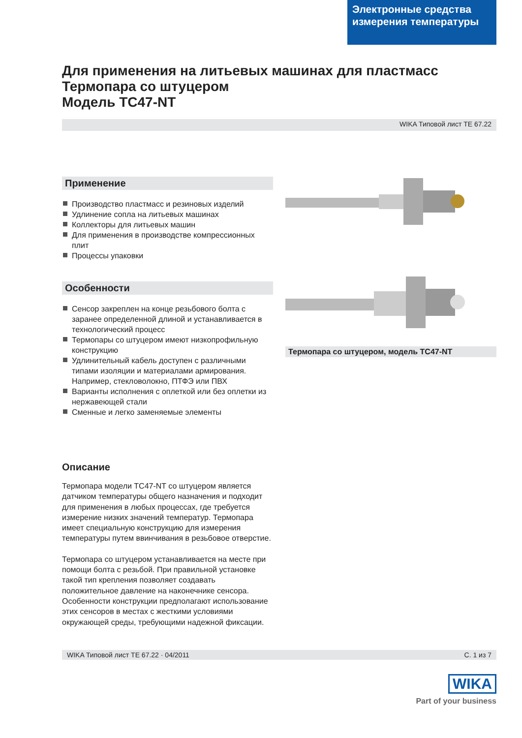Электронные средства измерения температуры
Для применения на литьевых машинах для пластмасс
Термопара со штуцером
Модель TC47-NT
WIKA Типовой лист TE 67.22
Применение
Производство пластмасс и резиновых изделий
Удлинение сопла на литьевых машинах
Коллекторы для литьевых машин
Для применения в производстве компрессионных плит
Процессы упаковки
Особенности
Сенсор закреплен на конце резьбового болта с заранее определенной длиной и устанавливается в технологический процесс
Термопары со штуцером имеют низкопрофильную конструкцию
Удлинительный кабель доступен с различными типами изоляции и материалами армирования. Например, стекловолокно, ПТФЭ или ПВХ
Варианты исполнения с оплеткой или без оплетки из нержавеющей стали
Сменные и легко заменяемые элементы
Описание
Термопара модели TC47-NT со штуцером является датчиком температуры общего назначения и подходит для применения в любых процессах, где требуется измерение низких значений температур. Термопара имеет специальную конструкцию для измерения температуры путем ввинчивания в резьбовое отверстие.
Термопара со штуцером устанавливается на месте при помощи болта с резьбой. При правильной установке такой тип крепления позволяет создавать положительное давление на наконечнике сенсора. Особенности конструкции предполагают использование этих сенсоров в местах с жесткими условиями окружающей среды, требующими надежной фиксации.
Термопара со штуцером, модель TC47-NT
WIKA Типовой лист TE 67.22 · 04/2011 С. 1 из 7
WIKA
Part of your business